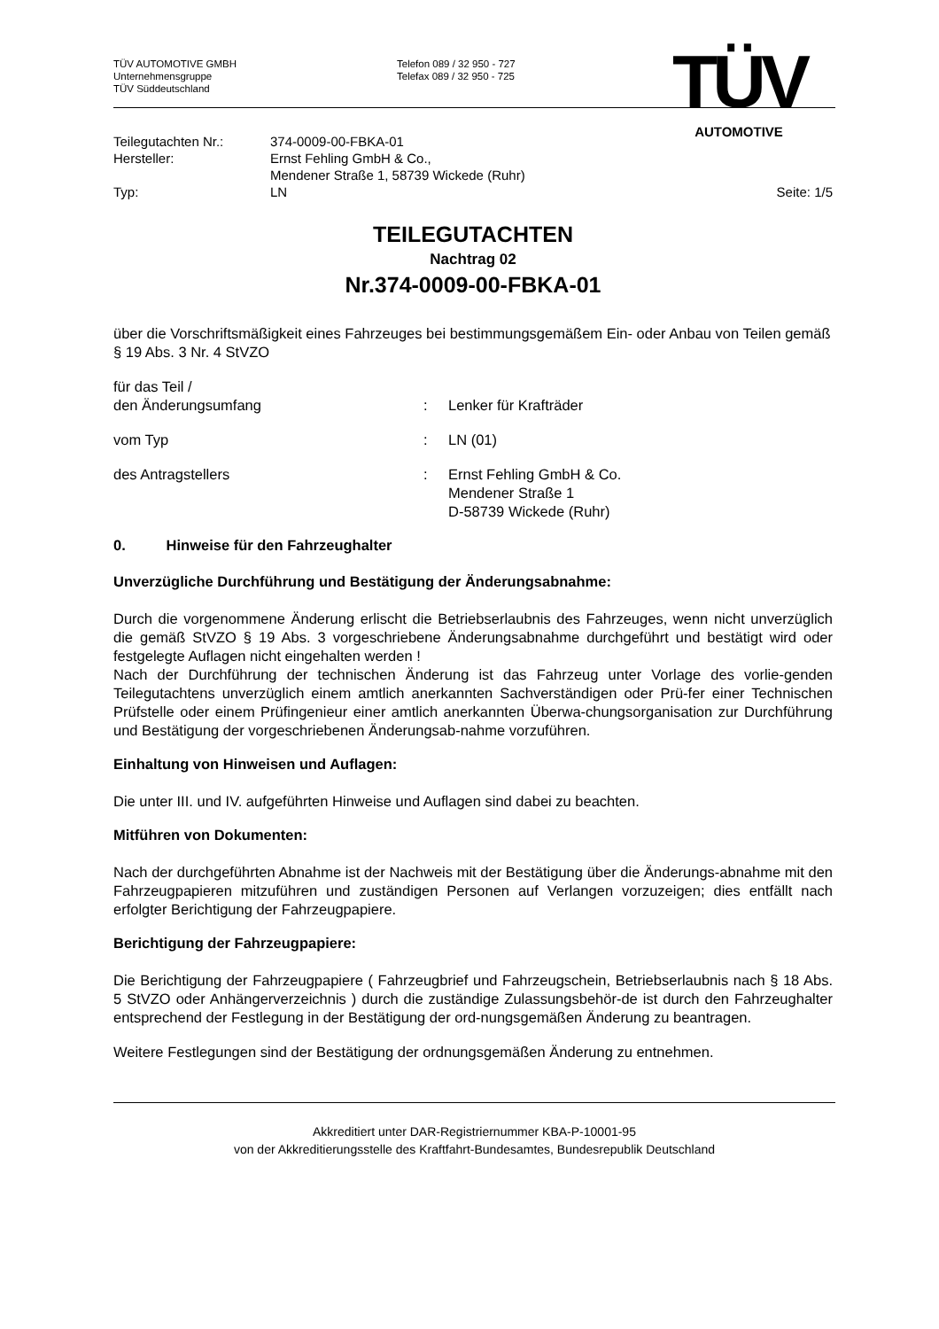TÜV AUTOMOTIVE GMBH
Unternehmensgruppe
TÜV Süddeutschland
Telefon 089 / 32 950 - 727
Telefax 089 / 32 950 - 725
TÜV
AUTOMOTIVE
Teilegutachten Nr.: 374-0009-00-FBKA-01
Hersteller: Ernst Fehling GmbH & Co.,
Mendener Straße 1, 58739 Wickede (Ruhr)
Typ: LN Seite: 1/5
TEILEGUTACHTEN
Nachtrag 02
Nr.374-0009-00-FBKA-01
über die Vorschriftsmäßigkeit eines Fahrzeuges bei bestimmungsgemäßem Ein- oder Anbau von Teilen gemäß § 19 Abs. 3 Nr. 4 StVZO
für das Teil /
den Änderungsumfang
:
Lenker für Krafträder
vom Typ: LN (01)
des Antragstellers: Ernst Fehling GmbH & Co.
Mendener Straße 1
D-58739 Wickede (Ruhr)
0. Hinweise für den Fahrzeughalter
Unverzügliche Durchführung und Bestätigung der Änderungsabnahme:
Durch die vorgenommene Änderung erlischt die Betriebserlaubnis des Fahrzeuges, wenn nicht unverzüglich die gemäß StVZO § 19 Abs. 3 vorgeschriebene Änderungsabnahme durchgeführt und bestätigt wird oder festgelegte Auflagen nicht eingehalten werden !
Nach der Durchführung der technischen Änderung ist das Fahrzeug unter Vorlage des vorlie-genden Teilegutachtens unverzüglich einem amtlich anerkannten Sachverständigen oder Prü-fer einer Technischen Prüfstelle oder einem Prüfingenieur einer amtlich anerkannten Überwa-chungsorganisation zur Durchführung und Bestätigung der vorgeschriebenen Änderungsab-nahme vorzuführen.
Einhaltung von Hinweisen und Auflagen:
Die unter III. und IV. aufgeführten Hinweise und Auflagen sind dabei zu beachten.
Mitführen von Dokumenten:
Nach der durchgeführten Abnahme ist der Nachweis mit der Bestätigung über die Änderungs-abnahme mit den Fahrzeugpapieren mitzuführen und zuständigen Personen auf Verlangen vorzuzeigen; dies entfällt nach erfolgter Berichtigung der Fahrzeugpapiere.
Berichtigung der Fahrzeugpapiere:
Die Berichtigung der Fahrzeugpapiere ( Fahrzeugbrief und Fahrzeugschein, Betriebserlaubnis nach § 18 Abs. 5 StVZO oder Anhängerverzeichnis ) durch die zuständige Zulassungsbehör-de ist durch den Fahrzeughalter entsprechend der Festlegung in der Bestätigung der ord-nungsgemäßen Änderung zu beantragen.
Weitere Festlegungen sind der Bestätigung der ordnungsgemäßen Änderung zu entnehmen.
Akkreditiert unter DAR-Registriernummer KBA-P-10001-95
von der Akkreditierungsstelle des Kraftfahrt-Bundesamtes, Bundesrepublik Deutschland